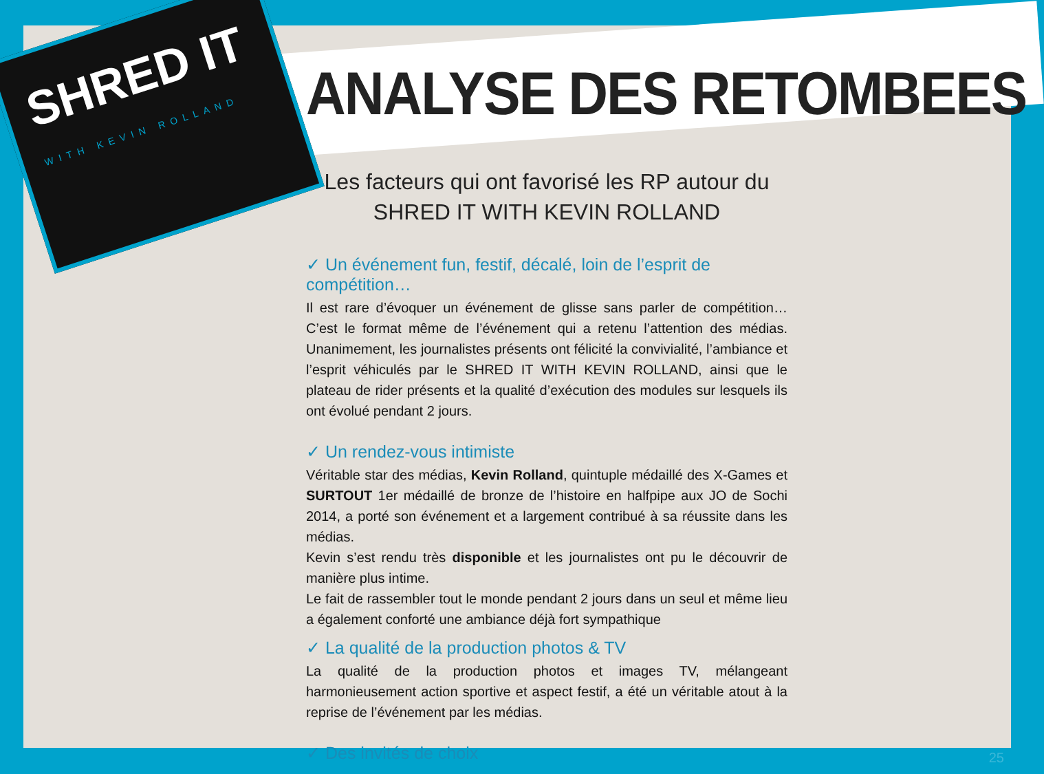SHRED IT
WITH KEVIN ROLLAND
ANALYSE DES RETOMBEES
Les facteurs qui ont favorisé les RP autour du
SHRED IT WITH KEVIN ROLLAND
✓ Un événement fun, festif, décalé, loin de l’esprit de compétition…
Il est rare d’évoquer un événement de glisse sans parler de compétition… C’est le format même de l’événement qui a retenu l’attention des médias. Unanimement, les journalistes présents ont félicité la convivialité, l’ambiance et l’esprit véhiculés par le SHRED IT WITH KEVIN ROLLAND, ainsi que le plateau de rider présents et la qualité d’exécution des modules sur lesquels ils ont évolué pendant 2 jours.
✓ Un rendez-vous intimiste
Véritable star des médias, Kevin Rolland, quintuple médaillé des X-Games et SURTOUT 1er médaillé de bronze de l’histoire en halfpipe aux JO de Sochi 2014, a porté son événement et a largement contribué à sa réussite dans les médias.
Kevin s’est rendu très disponible et les journalistes ont pu le découvrir de manière plus intime.
Le fait de rassembler tout le monde pendant 2 jours dans un seul et même lieu a également conforté une ambiance déjà fort sympathique
✓ La qualité de la production photos & TV
La qualité de la production photos et images TV, mélangeant harmonieusement action sportive et aspect festif, a été un véritable atout à la reprise de l’événement par les médias.
✓ Des invités de choix
25